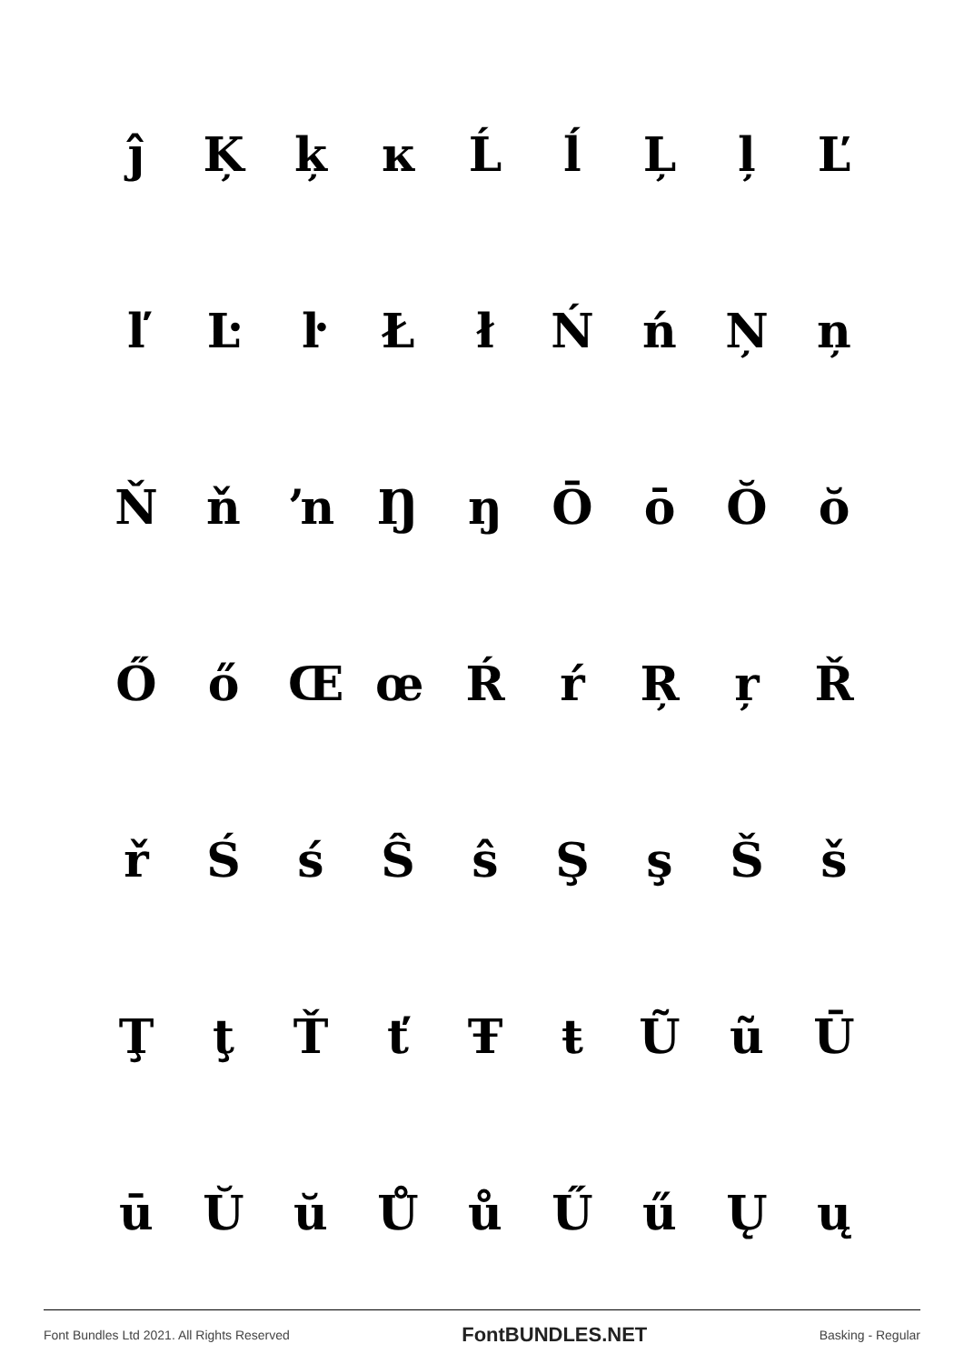ĵ Ķ ķ ĸ Ĺ ĺ Ļ ļ Ľ
ľ Ŀ ŀ Ł ł Ń ń Ņ ņ
Ň ň ŉ Ŋ ŋ Ō ō Ŏ ŏ
Ő ő Œ œ Ŕ ŕ Ŗ ŗ Ř
ř Ś ś Ŝ ŝ Ş ş Š š
Ţ ţ Ť ť Ŧ ŧ Ũ ũ Ū
ū Ŭ ŭ Ů ů Ű ű Ų ų
Font Bundles Ltd 2021. All Rights Reserved FontBUNDLES.NET Basking - Regular